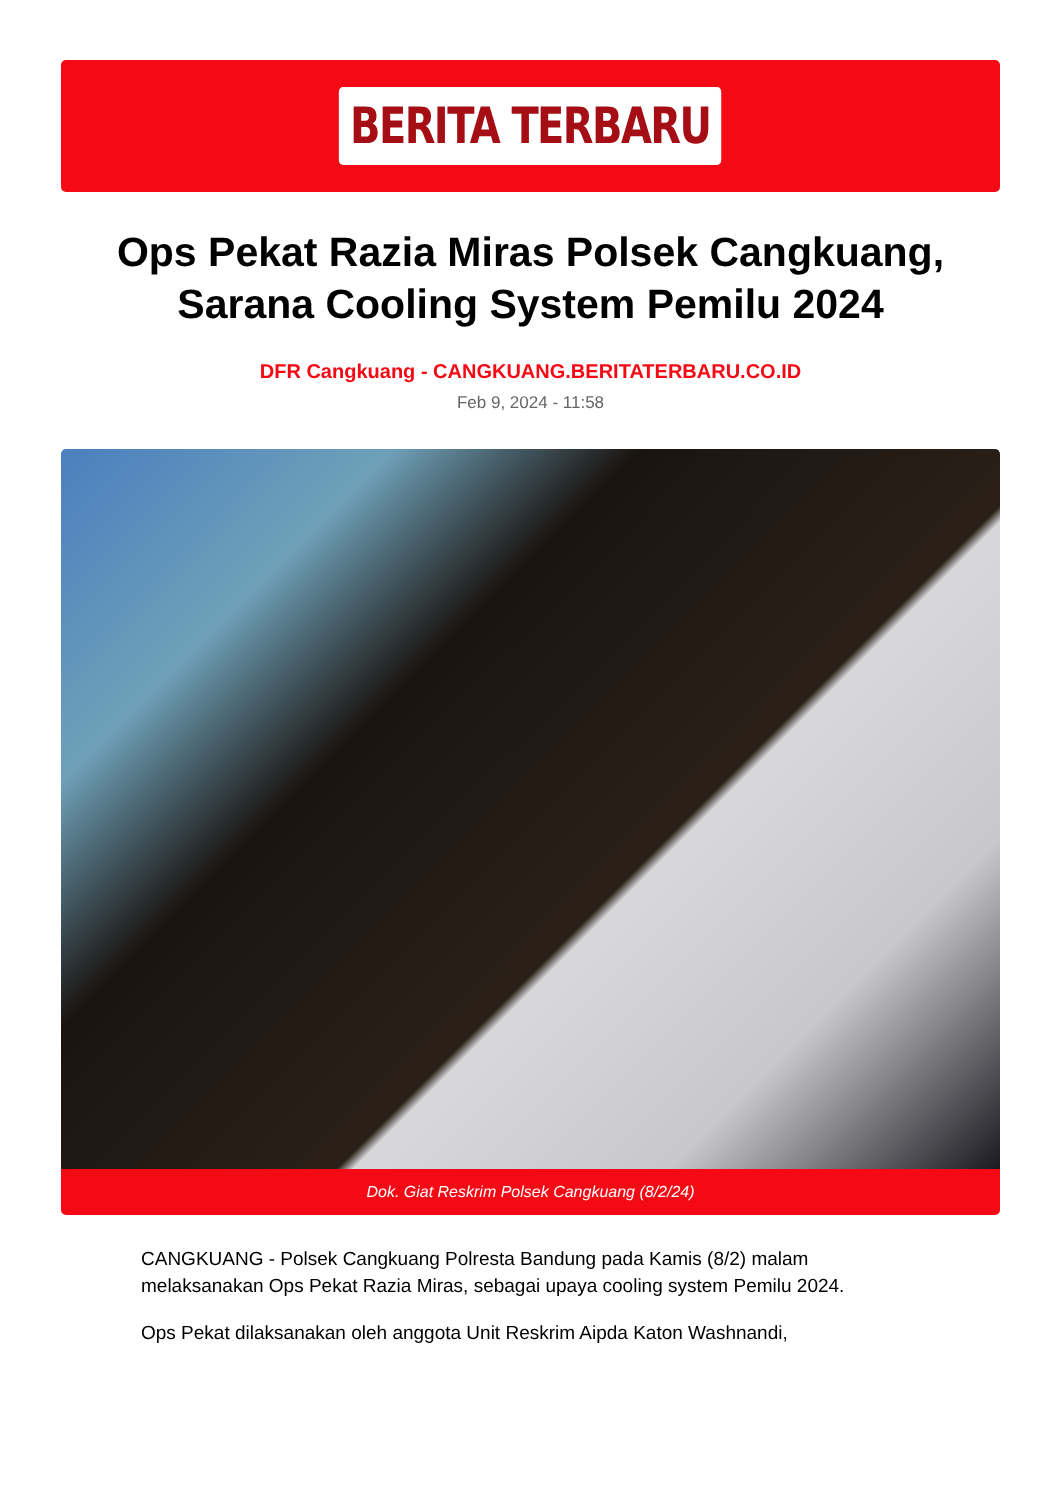BERITA TERBARU
Ops Pekat Razia Miras Polsek Cangkuang, Sarana Cooling System Pemilu 2024
DFR Cangkuang - CANGKUANG.BERITATERBARU.CO.ID
Feb 9, 2024 - 11:58
Dok. Giat Reskrim Polsek Cangkuang (8/2/24)
CANGKUANG - Polsek Cangkuang Polresta Bandung pada Kamis (8/2) malam melaksanakan Ops Pekat Razia Miras, sebagai upaya cooling system Pemilu 2024.
Ops Pekat dilaksanakan oleh anggota Unit Reskrim Aipda Katon Washnandi,